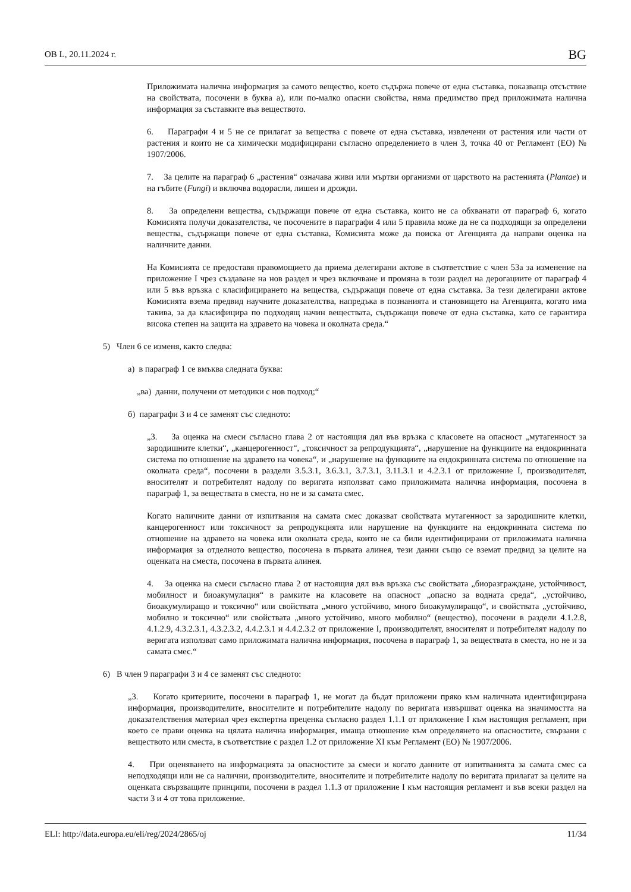ОВ L, 20.11.2024 г. BG
Приложимата налична информация за самото вещество, което съдържа повече от една съставка, показваща отсъствие на свойствата, посочени в буква а), или по-малко опасни свойства, няма предимство пред приложимата налична информация за съставките във веществото.
6. Параграфи 4 и 5 не се прилагат за вещества с повече от една съставка, извлечени от растения или части от растения и които не са химически модифицирани съгласно определението в член 3, точка 40 от Регламент (ЕО) № 1907/2006.
7. За целите на параграф 6 „растения“ означава живи или мъртви организми от царството на растенията (Plantae) и на гъбите (Fungi) и включва водорасли, лишеи и дрожди.
8. За определени вещества, съдържащи повече от една съставка, които не са обхванати от параграф 6, когато Комисията получи доказателства, че посочените в параграфи 4 или 5 правила може да не са подходящи за определени вещества, съдържащи повече от една съставка, Комисията може да поиска от Агенцията да направи оценка на наличните данни.
На Комисията се предоставя правомощието да приема делегирани актове в съответствие с член 53а за изменение на приложение I чрез създаване на нов раздел и чрез включване и промяна в този раздел на дерогациите от параграф 4 или 5 във връзка с класифицирането на вещества, съдържащи повече от една съставка. За тези делегирани актове Комисията взема предвид научните доказателства, напредъка в познанията и становището на Агенцията, когато има такива, за да класифицира по подходящ начин веществата, съдържащи повече от една съставка, като се гарантира висока степен на защита на здравето на човека и околната среда.“
5) Член 6 се изменя, както следва:
а) в параграф 1 се вмъква следната буква:
„ва) данни, получени от методики с нов подход;“
б) параграфи 3 и 4 се заменят със следното:
„3. За оценка на смеси съгласно глава 2 от настоящия дял във връзка с класовете на опасност „мутагенност за зародишните клетки“, „канцерогенност“, „токсичност за репродукцията“, „нарушение на функциите на ендокринната система по отношение на здравето на човека“, и „нарушение на функциите на ендокринната система по отношение на околната среда“, посочени в раздели 3.5.3.1, 3.6.3.1, 3.7.3.1, 3.11.3.1 и 4.2.3.1 от приложение I, производителят, вносителят и потребителят надолу по веригата използват само приложимата налична информация, посочена в параграф 1, за веществата в сместа, но не и за самата смес.
Когато наличните данни от изпитвания на самата смес доказват свойствата мутагенност за зародишните клетки, канцерогенност или токсичност за репродукцията или нарушение на функциите на ендокринната система по отношение на здравето на човека или околната среда, които не са били идентифицирани от приложимата налична информация за отделното вещество, посочена в първата алинея, тези данни също се вземат предвид за целите на оценката на сместа, посочена в първата алинея.
4. За оценка на смеси съгласно глава 2 от настоящия дял във връзка със свойствата „биоразграждане, устойчивост, мобилност и биоакумулация“ в рамките на класовете на опасност „опасно за водната среда“, „устойчиво, биоакумулиращо и токсично“ или свойствата „много устойчиво, много биоакумулиращо“, и свойствата „устойчиво, мобилно и токсично“ или свойствата „много устойчиво, много мобилно“ (вещество), посочени в раздели 4.1.2.8, 4.1.2.9, 4.3.2.3.1, 4.3.2.3.2, 4.4.2.3.1 и 4.4.2.3.2 от приложение I, производителят, вносителят и потребителят надолу по веригата използват само приложимата налична информация, посочена в параграф 1, за веществата в сместа, но не и за самата смес.“
6) В член 9 параграфи 3 и 4 се заменят със следното:
„3. Когато критериите, посочени в параграф 1, не могат да бъдат приложени пряко към наличната идентифицирана информация, производителите, вносителите и потребителите надолу по веригата извършват оценка на значимостта на доказателствения материал чрез експертна преценка съгласно раздел 1.1.1 от приложение I към настоящия регламент, при което се прави оценка на цялата налична информация, имаща отношение към определянето на опасностите, свързани с веществото или сместа, в съответствие с раздел 1.2 от приложение XI към Регламент (ЕО) № 1907/2006.
4. При оценяването на информацията за опасностите за смеси и когато данните от изпитванията за самата смес са неподходящи или не са налични, производителите, вносителите и потребителите надолу по веригата прилагат за целите на оценката свързващите принципи, посочени в раздел 1.1.3 от приложение I към настоящия регламент и във всеки раздел на части 3 и 4 от това приложение.
ELI: http://data.europa.eu/eli/reg/2024/2865/oj 11/34